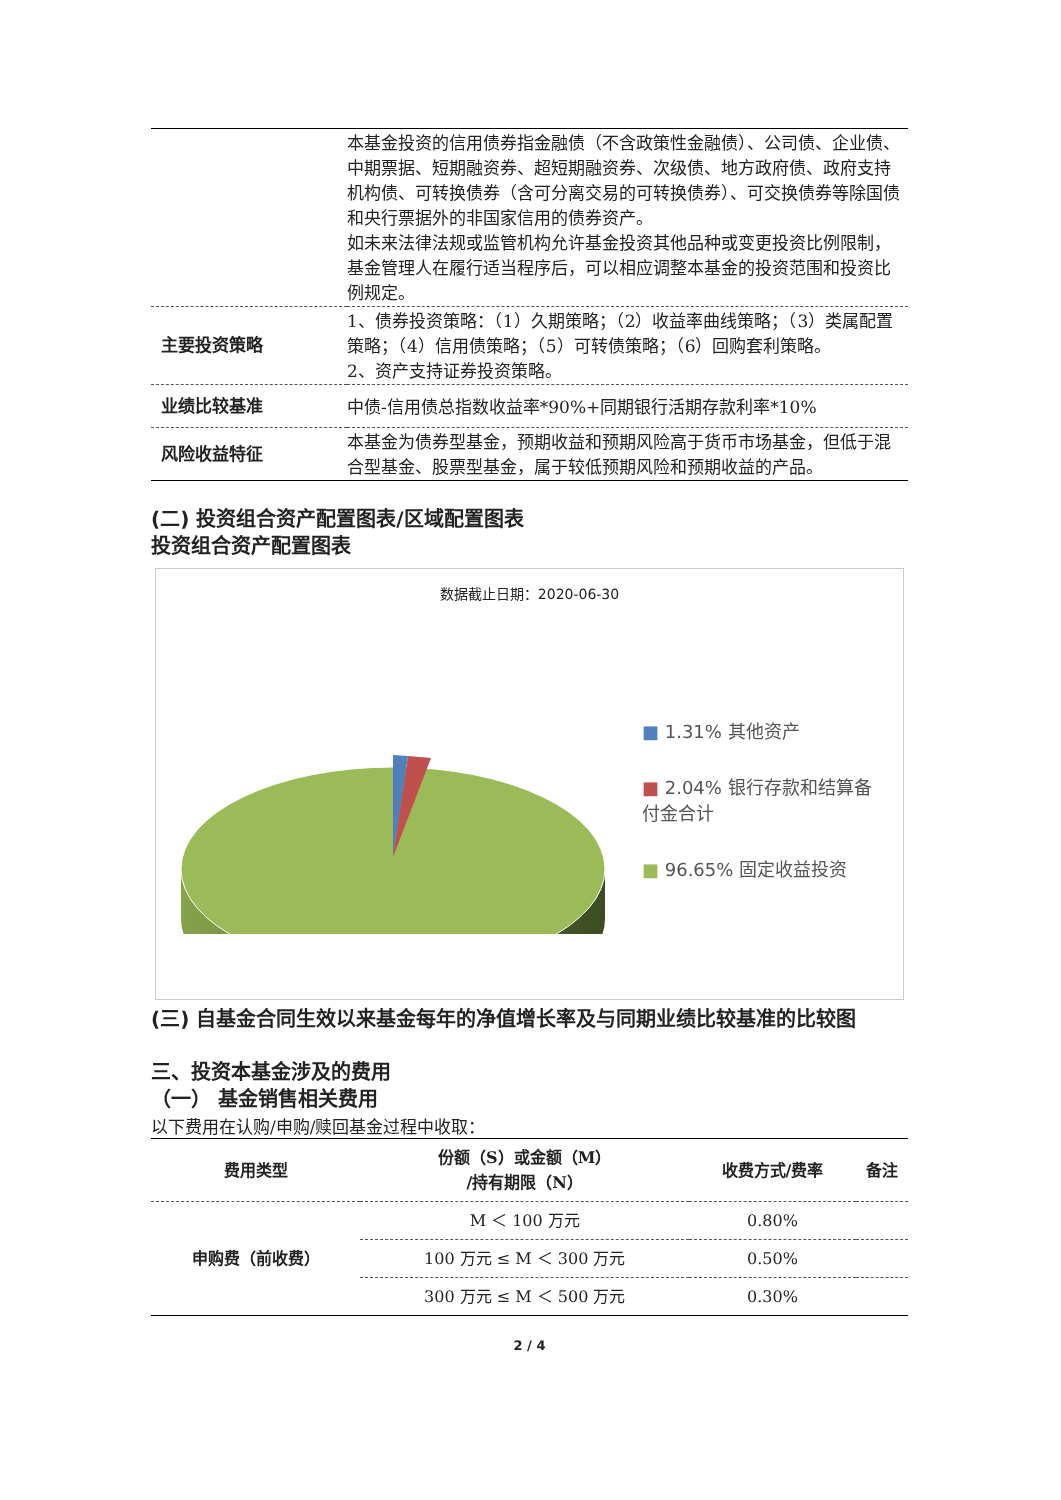| | 本基金投资的信用债券指金融债（不含政策性金融债）、公司债、企业债、中期票据、短期融资券、超短期融资券、次级债、地方政府债、政府支持机构债、可转换债券（含可分离交易的可转换债券）、可交换债券等除国债和央行票据外的非国家信用的债券资产。 如未来法律法规或监管机构允许基金投资其他品种或变更投资比例限制，基金管理人在履行适当程序后，可以相应调整本基金的投资范围和投资比例规定。 |
| 主要投资策略 | 1、债券投资策略：（1）久期策略；（2）收益率曲线策略；（3）类属配置策略；（4）信用债策略；（5）可转债策略；（6）回购套利策略。 2、资产支持证券投资策略。 |
| 业绩比较基准 | 中债-信用债总指数收益率*90%+同期银行活期存款利率*10% |
| 风险收益特征 | 本基金为债券型基金，预期收益和预期风险高于货币市场基金，但低于混合型基金、股票型基金，属于较低预期风险和预期收益的产品。 |
(二) 投资组合资产配置图表/区域配置图表
投资组合资产配置图表
数据截止日期：2020-06-30
■ 1.31% 其他资产
■ 2.04% 银行存款和结算备付金合计
■ 96.65% 固定收益投资
(三) 自基金合同生效以来基金每年的净值增长率及与同期业绩比较基准的比较图
三、投资本基金涉及的费用
（一） 基金销售相关费用
以下费用在认购/申购/赎回基金过程中收取：
| 费用类型 | 份额（S）或金额（M） /持有期限（N） | 收费方式/费率 | 备注 |
| --- | --- | --- | --- |
| 申购费（前收费） | M ＜ 100 万元 | 0.80% | |
| | 100 万元 ≤ M ＜ 300 万元 | 0.50% | |
| | 300 万元 ≤ M ＜ 500 万元 | 0.30% | |
2 / 4